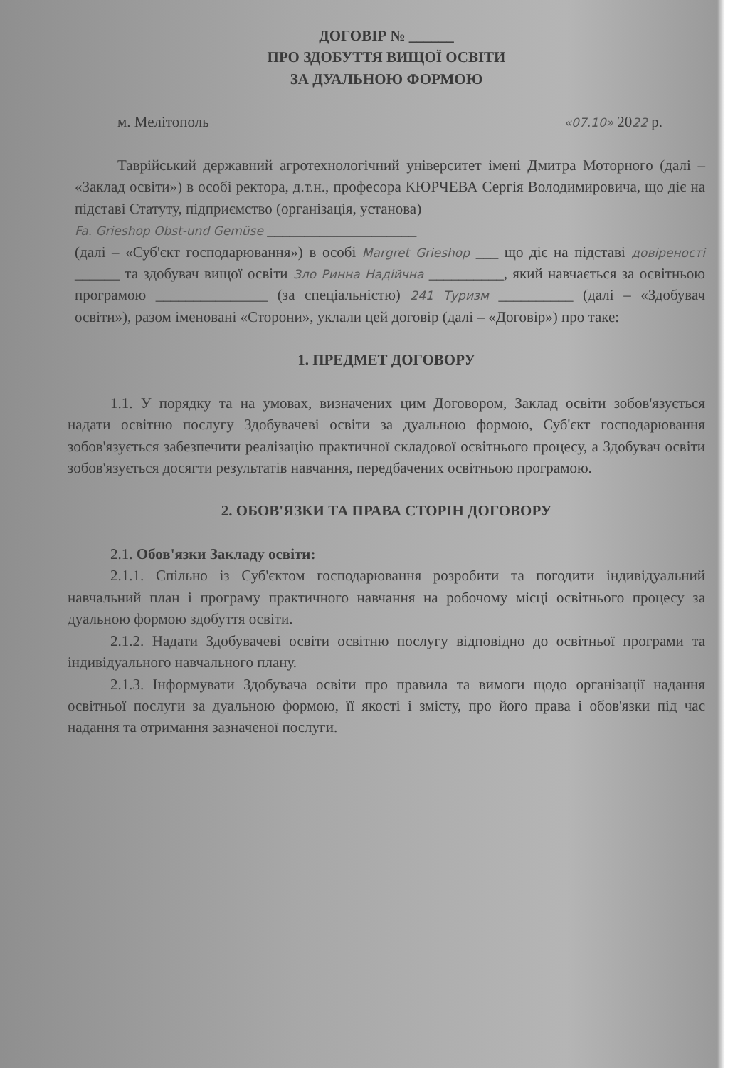ДОГОВІР № ______
ПРО ЗДОБУТТЯ ВИЩОЇ ОСВІТИ
ЗА ДУАЛЬНОЮ ФОРМОЮ
м. Мелітополь «07.10» 2022 р.
Таврійський державний агротехнологічний університет імені Дмитра Моторного (далі – «Заклад освіти») в особі ректора, д.т.н., професора КЮРЧЕВА Сергія Володимировича, що діє на підставі Статуту, підприємство (організація, установа)
Fa. Grieshop Obst-und Gemüse ____________________
(далі – «Суб'єкт господарювання») в особі Margret Grieshop ___ що діє на підставі довіреності ______ та здобувач вищої освіти Зло Ринна Надійчна __________, який навчається за освітньою програмою _______________ (за спеціальністю) 241 Туризм __________ (далі – «Здобувач освіти»), разом іменовані «Сторони», уклали цей договір (далі – «Договір») про таке:
1. ПРЕДМЕТ ДОГОВОРУ
1.1. У порядку та на умовах, визначених цим Договором, Заклад освіти зобов'язується надати освітню послугу Здобувачеві освіти за дуальною формою, Суб'єкт господарювання зобов'язується забезпечити реалізацію практичної складової освітнього процесу, а Здобувач освіти зобов'язується досягти результатів навчання, передбачених освітньою програмою.
2. ОБОВ'ЯЗКИ ТА ПРАВА СТОРІН ДОГОВОРУ
2.1. Обов'язки Закладу освіти:
2.1.1. Спільно із Суб'єктом господарювання розробити та погодити індивідуальний навчальний план і програму практичного навчання на робочому місці освітнього процесу за дуальною формою здобуття освіти.
2.1.2. Надати Здобувачеві освіти освітню послугу відповідно до освітньої програми та індивідуального навчального плану.
2.1.3. Інформувати Здобувача освіти про правила та вимоги щодо організації надання освітньої послуги за дуальною формою, її якості і змісту, про його права і обов'язки під час надання та отримання зазначеної послуги.